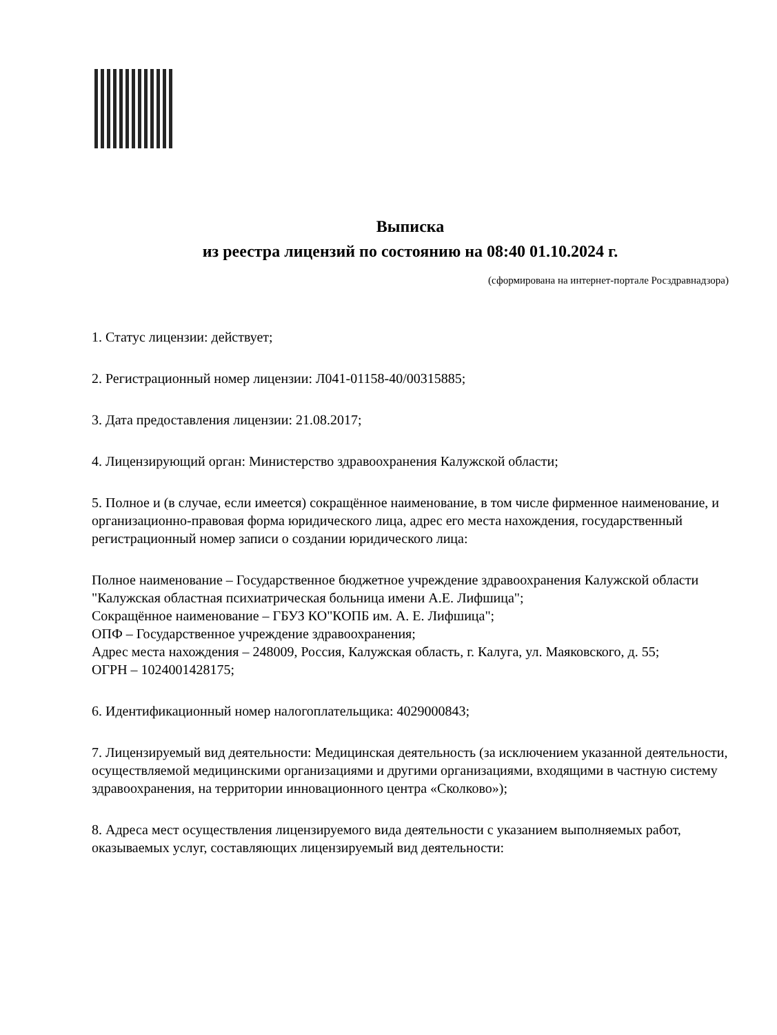Выписка
из реестра лицензий по состоянию на 08:40 01.10.2024 г.
(сформирована на интернет-портале Росздравнадзора)
1. Статус лицензии: действует;
2. Регистрационный номер лицензии: Л041-01158-40/00315885;
3. Дата предоставления лицензии: 21.08.2017;
4. Лицензирующий орган: Министерство здравоохранения Калужской области;
5. Полное и (в случае, если имеется) сокращённое наименование, в том числе фирменное наименование, и организационно-правовая форма юридического лица, адрес его места нахождения, государственный регистрационный номер записи о создании юридического лица:
Полное наименование – Государственное бюджетное учреждение здравоохранения Калужской области "Калужская областная психиатрическая больница имени А.Е. Лифшица";
Сокращённое наименование – ГБУЗ КО"КОПБ им. А. Е. Лифшица";
ОПФ – Государственное учреждение здравоохранения;
Адрес места нахождения – 248009, Россия, Калужская область, г. Калуга, ул. Маяковского, д. 55;
ОГРН – 1024001428175;
6. Идентификационный номер налогоплательщика: 4029000843;
7. Лицензируемый вид деятельности: Медицинская деятельность (за исключением указанной деятельности, осуществляемой медицинскими организациями и другими организациями, входящими в частную систему здравоохранения, на территории инновационного центра «Сколково»);
8. Адреса мест осуществления лицензируемого вида деятельности с указанием выполняемых работ, оказываемых услуг, составляющих лицензируемый вид деятельности: